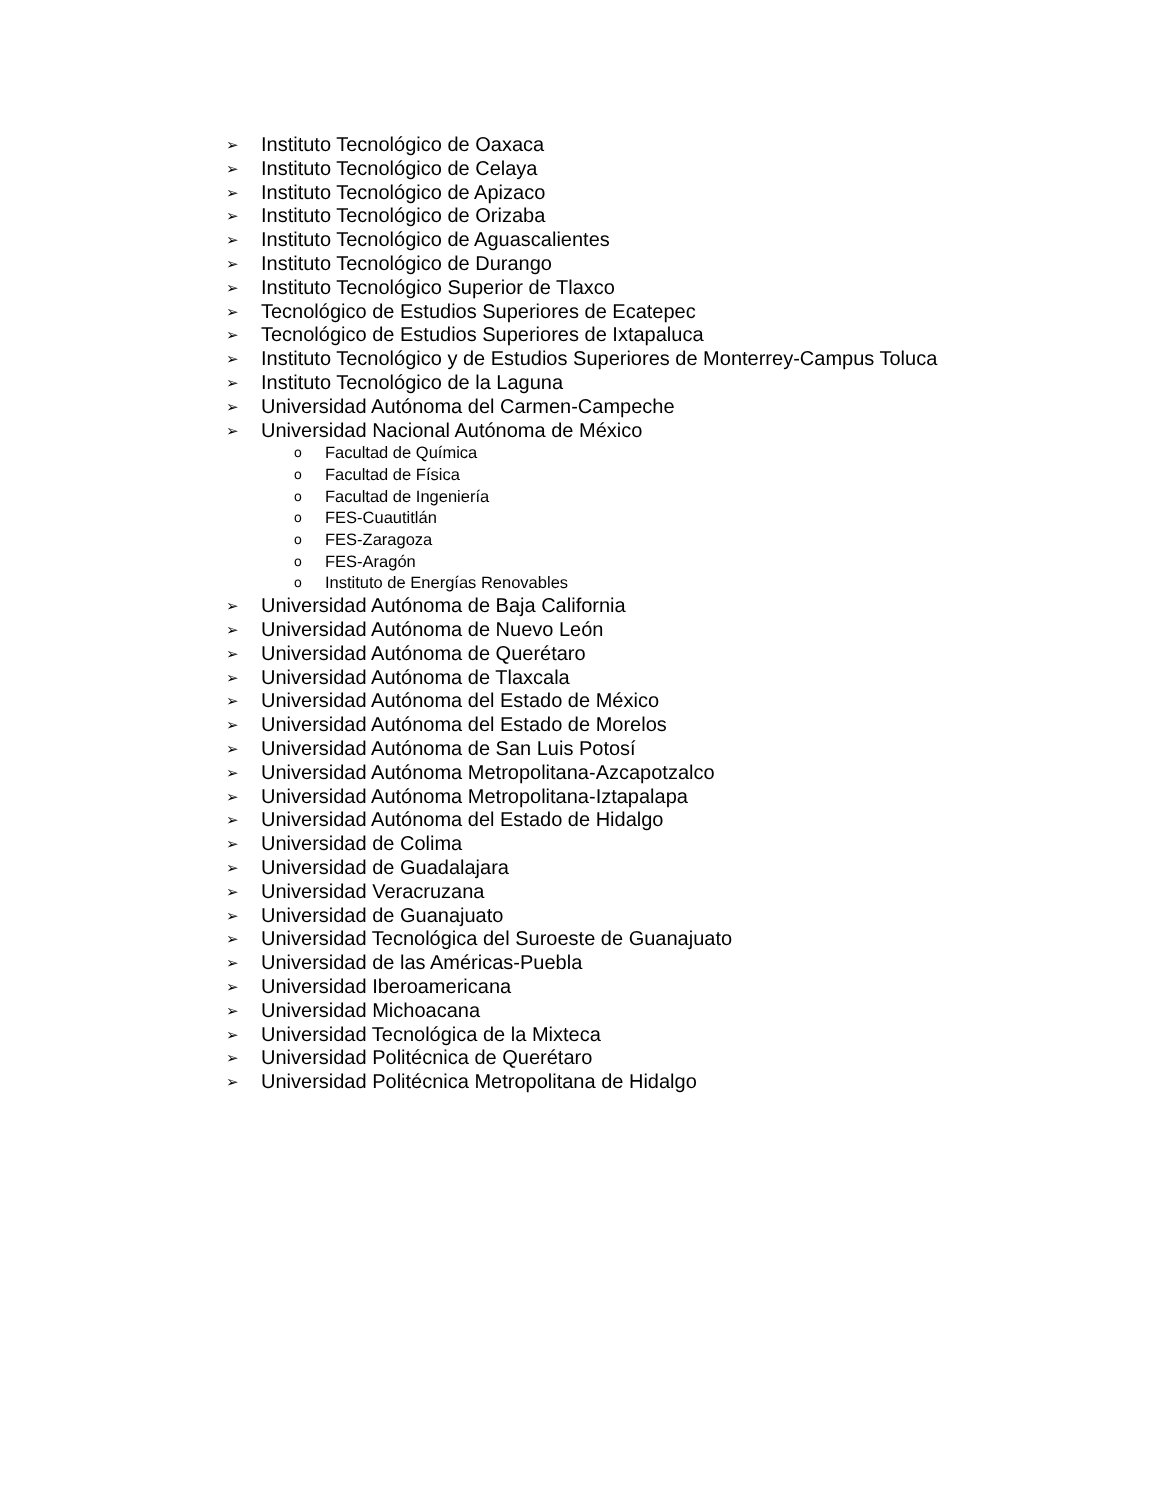➢ Instituto Tecnológico de Oaxaca
➢ Instituto Tecnológico de Celaya
➢ Instituto Tecnológico de Apizaco
➢ Instituto Tecnológico de Orizaba
➢ Instituto Tecnológico de Aguascalientes
➢ Instituto Tecnológico de Durango
➢ Instituto Tecnológico Superior de Tlaxco
➢ Tecnológico de Estudios Superiores de Ecatepec
➢ Tecnológico de Estudios Superiores de Ixtapaluca
➢ Instituto Tecnológico y de Estudios Superiores de Monterrey-Campus Toluca
➢ Instituto Tecnológico de la Laguna
➢ Universidad Autónoma del Carmen-Campeche
➢ Universidad Nacional Autónoma de México
o Facultad de Química
o Facultad de Física
o Facultad de Ingeniería
o FES-Cuautitlán
o FES-Zaragoza
o FES-Aragón
o Instituto de Energías Renovables
➢ Universidad Autónoma de Baja California
➢ Universidad Autónoma de Nuevo León
➢ Universidad Autónoma de Querétaro
➢ Universidad Autónoma de Tlaxcala
➢ Universidad Autónoma del Estado de México
➢ Universidad Autónoma del Estado de Morelos
➢ Universidad Autónoma de San Luis Potosí
➢ Universidad Autónoma Metropolitana-Azcapotzalco
➢ Universidad Autónoma Metropolitana-Iztapalapa
➢ Universidad Autónoma del Estado de Hidalgo
➢ Universidad de Colima
➢ Universidad de Guadalajara
➢ Universidad Veracruzana
➢ Universidad de Guanajuato
➢ Universidad Tecnológica del Suroeste de Guanajuato
➢ Universidad de las Américas-Puebla
➢ Universidad Iberoamericana
➢ Universidad Michoacana
➢ Universidad Tecnológica de la Mixteca
➢ Universidad Politécnica de Querétaro
➢ Universidad Politécnica Metropolitana de Hidalgo